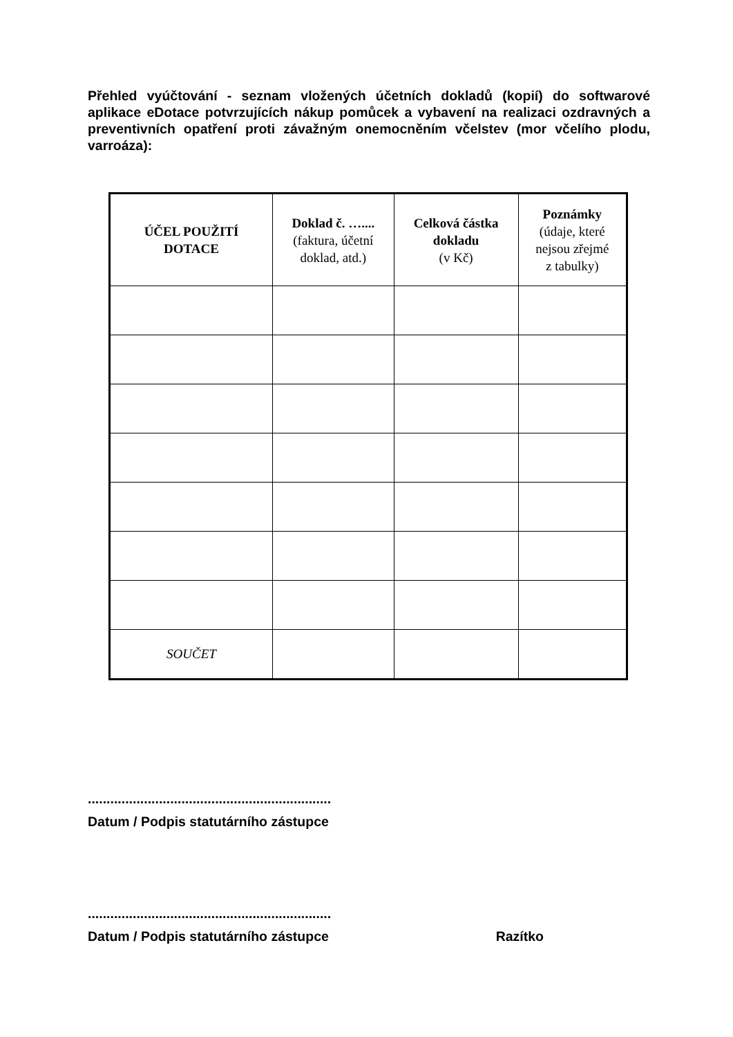Přehled vyúčtování - seznam vložených účetních dokladů (kopií) do softwarové aplikace eDotace potvrzujících nákup pomůcek a vybavení na realizaci ozdravných a preventivních opatření proti závažným onemocněním včelstev (mor včelího plodu, varroáza):
| ÚČEL POUŽITÍ DOTACE | Doklad č. ….... (faktura, účetní doklad, atd.) | Celková částka dokladu (v Kč) | Poznámky (údaje, které nejsou zřejmé z tabulky) |
| --- | --- | --- | --- |
| SOUČET | | | |
.................................................................
Datum / Podpis statutárního zástupce
.................................................................
Datum / Podpis statutárního zástupce Razítko